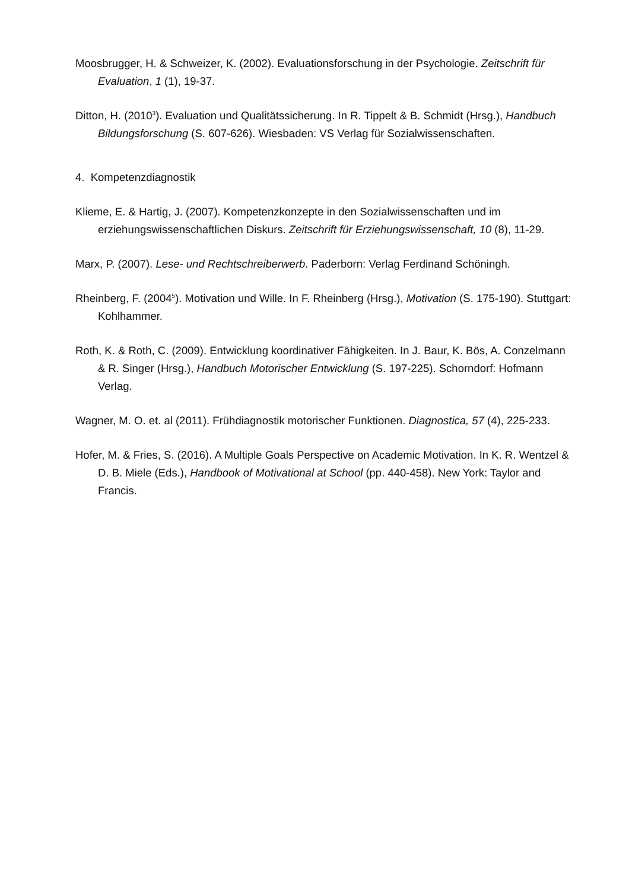Moosbrugger, H. & Schweizer, K. (2002). Evaluationsforschung in der Psychologie. Zeitschrift für Evaluation, 1 (1), 19-37.
Ditton, H. (2010<sup>3</sup>). Evaluation und Qualitätssicherung. In R. Tippelt & B. Schmidt (Hrsg.), Handbuch Bildungsforschung (S. 607-626). Wiesbaden: VS Verlag für Sozialwissenschaften.
4. Kompetenzdiagnostik
Klieme, E. & Hartig, J. (2007). Kompetenzkonzepte in den Sozialwissenschaften und im erziehungswissenschaftlichen Diskurs. Zeitschrift für Erziehungswissenschaft, 10 (8), 11-29.
Marx, P. (2007). Lese- und Rechtschreiberwerb. Paderborn: Verlag Ferdinand Schöningh.
Rheinberg, F. (2004<sup>5</sup>). Motivation und Wille. In F. Rheinberg (Hrsg.), Motivation (S. 175-190). Stuttgart: Kohlhammer.
Roth, K. & Roth, C. (2009). Entwicklung koordinativer Fähigkeiten. In J. Baur, K. Bös, A. Conzelmann & R. Singer (Hrsg.), Handbuch Motorischer Entwicklung (S. 197-225). Schorndorf: Hofmann Verlag.
Wagner, M. O. et. al (2011). Frühdiagnostik motorischer Funktionen. Diagnostica, 57 (4), 225-233.
Hofer, M. & Fries, S. (2016). A Multiple Goals Perspective on Academic Motivation. In K. R. Wentzel & D. B. Miele (Eds.), Handbook of Motivational at School (pp. 440-458). New York: Taylor and Francis.